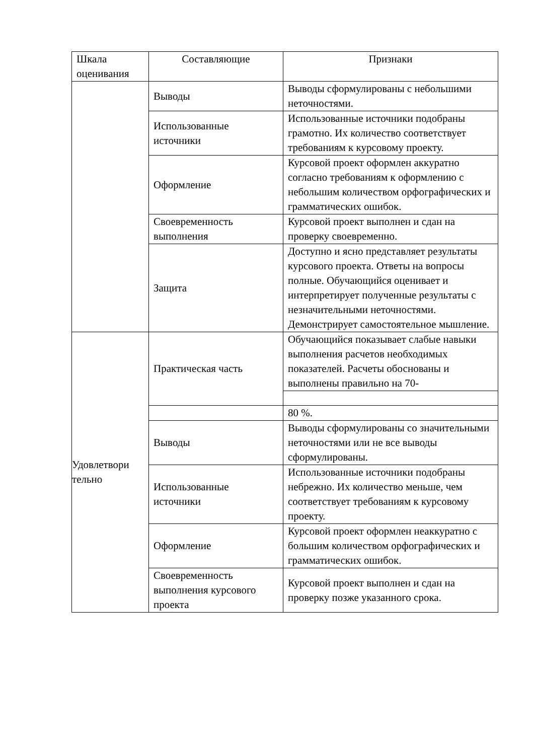| Шкала оценивания | Составляющие | Признаки |
| --- | --- | --- |
| | Выводы | Выводы сформулированы с небольшими неточностями. |
| | Использованные источники | Использованные источники подобраны грамотно. Их количество соответствует требованиям к курсовому проекту. |
| | Оформление | Курсовой проект оформлен аккуратно согласно требованиям к оформлению с небольшим количеством орфографических и грамматических ошибок. |
| | Своевременность выполнения | Курсовой проект выполнен и сдан на проверку своевременно. |
| | Защита | Доступно и ясно представляет результаты курсового проекта. Ответы на вопросы полные. Обучающийся оценивает и интерпретирует полученные результаты с незначительными неточностями. Демонстрирует самостоятельное мышление. |
| Удовлетвори тельно | Практическая часть | Обучающийся показывает слабые навыки выполнения расчетов необходимых показателей. Расчеты обоснованы и выполнены правильно на 70- |
| | | 80 %. |
| | Выводы | Выводы сформулированы со значительными неточностями или не все выводы сформулированы. |
| | Использованные источники | Использованные источники подобраны небрежно. Их количество меньше, чем соответствует требованиям к курсовому проекту. |
| | Оформление | Курсовой проект оформлен неаккуратно с большим количеством орфографических и грамматических ошибок. |
| | Своевременность выполнения курсового проекта | Курсовой проект выполнен и сдан на проверку позже указанного срока. |